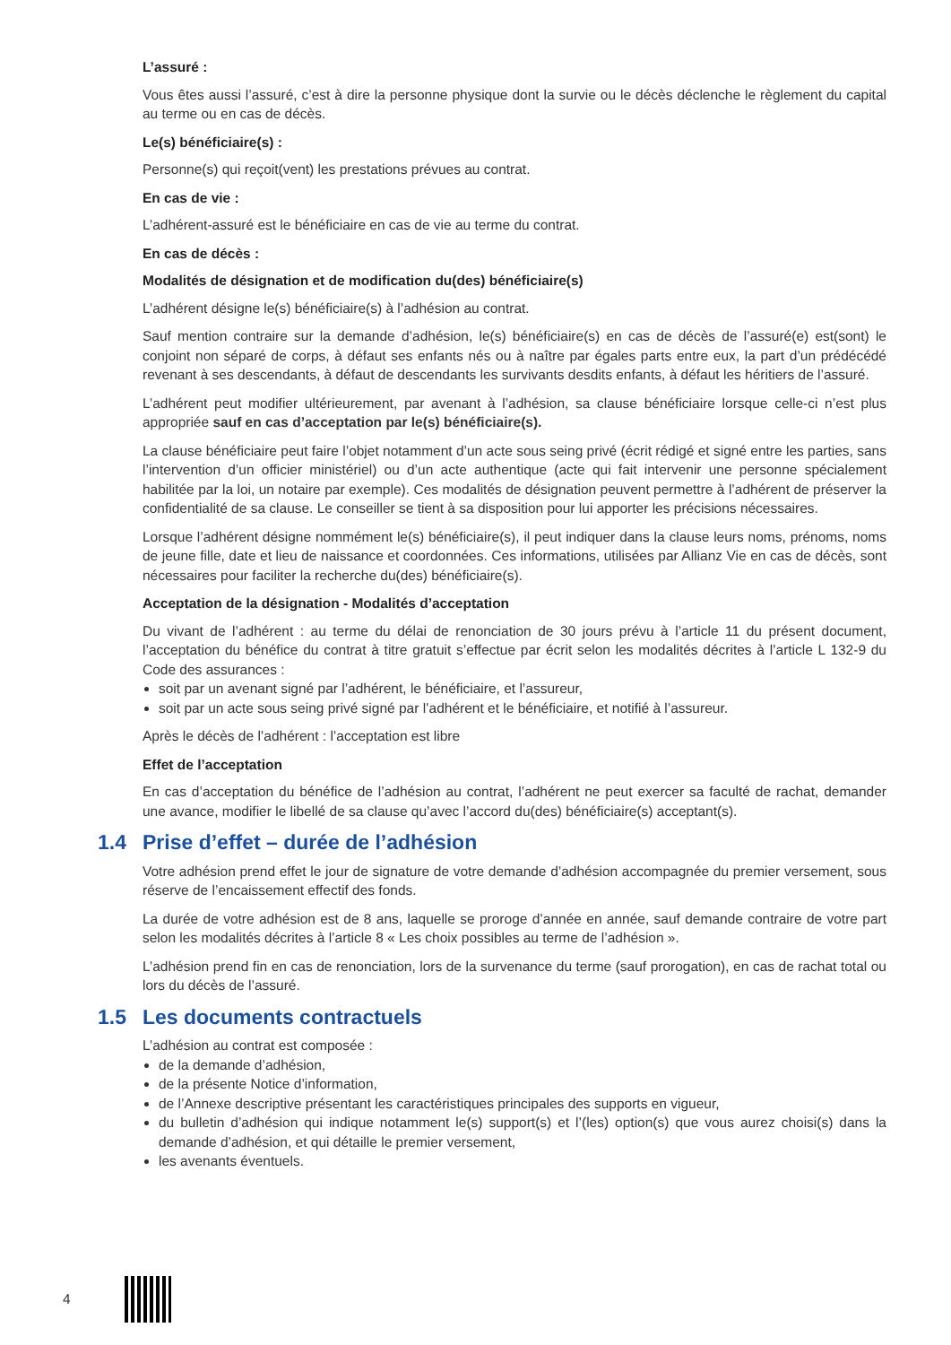L’assuré :
Vous êtes aussi l’assuré, c’est à dire la personne physique dont la survie ou le décès déclenche le règlement du capital au terme ou en cas de décès.
Le(s) bénéficiaire(s) :
Personne(s) qui reçoit(vent) les prestations prévues au contrat.
En cas de vie :
L’adhérent-assuré est le bénéficiaire en cas de vie au terme du contrat.
En cas de décès :
Modalités de désignation et de modification du(des) bénéficiaire(s)
L’adhérent désigne le(s) bénéficiaire(s) à l’adhésion au contrat.
Sauf mention contraire sur la demande d’adhésion, le(s) bénéficiaire(s) en cas de décès de l’assuré(e) est(sont) le conjoint non séparé de corps, à défaut ses enfants nés ou à naître par égales parts entre eux, la part d’un prédécédé revenant à ses descendants, à défaut de descendants les survivants desdits enfants, à défaut les héritiers de l’assuré.
L’adhérent peut modifier ultérieurement, par avenant à l’adhésion, sa clause bénéficiaire lorsque celle-ci n’est plus appropriée sauf en cas d’acceptation par le(s) bénéficiaire(s).
La clause bénéficiaire peut faire l’objet notamment d’un acte sous seing privé (écrit rédigé et signé entre les parties, sans l’intervention d’un officier ministériel) ou d’un acte authentique (acte qui fait intervenir une personne spécialement habilitée par la loi, un notaire par exemple). Ces modalités de désignation peuvent permettre à l’adhérent de préserver la confidentialité de sa clause. Le conseiller se tient à sa disposition pour lui apporter les précisions nécessaires.
Lorsque l’adhérent désigne nommément le(s) bénéficiaire(s), il peut indiquer dans la clause leurs noms, prénoms, noms de jeune fille, date et lieu de naissance et coordonnées. Ces informations, utilisées par Allianz Vie en cas de décès, sont nécessaires pour faciliter la recherche du(des) bénéficiaire(s).
Acceptation de la désignation - Modalités d’acceptation
Du vivant de l’adhérent : au terme du délai de renonciation de 30 jours prévu à l’article 11 du présent document, l’acceptation du bénéfice du contrat à titre gratuit s’effectue par écrit selon les modalités décrites à l’article L 132-9 du Code des assurances :
soit par un avenant signé par l’adhérent, le bénéficiaire, et l’assureur,
soit par un acte sous seing privé signé par l’adhérent et le bénéficiaire, et notifié à l’assureur.
Après le décès de l’adhérent : l’acceptation est libre
Effet de l’acceptation
En cas d’acceptation du bénéfice de l’adhésion au contrat, l’adhérent ne peut exercer sa faculté de rachat, demander une avance, modifier le libellé de sa clause qu’avec l’accord du(des) bénéficiaire(s) acceptant(s).
1.4 Prise d’effet – durée de l’adhésion
Votre adhésion prend effet le jour de signature de votre demande d’adhésion accompagnée du premier versement, sous réserve de l’encaissement effectif des fonds.
La durée de votre adhésion est de 8 ans, laquelle se proroge d’année en année, sauf demande contraire de votre part selon les modalités décrites à l’article 8 « Les choix possibles au terme de l’adhésion ».
L’adhésion prend fin en cas de renonciation, lors de la survenance du terme (sauf prorogation), en cas de rachat total ou lors du décès de l’assuré.
1.5 Les documents contractuels
L’adhésion au contrat est composée :
de la demande d’adhésion,
de la présente Notice d’information,
de l’Annexe descriptive présentant les caractéristiques principales des supports en vigueur,
du bulletin d’adhésion qui indique notamment le(s) support(s) et l’(les) option(s) que vous aurez choisi(s) dans la demande d’adhésion, et qui détaille le premier versement,
les avenants éventuels.
4